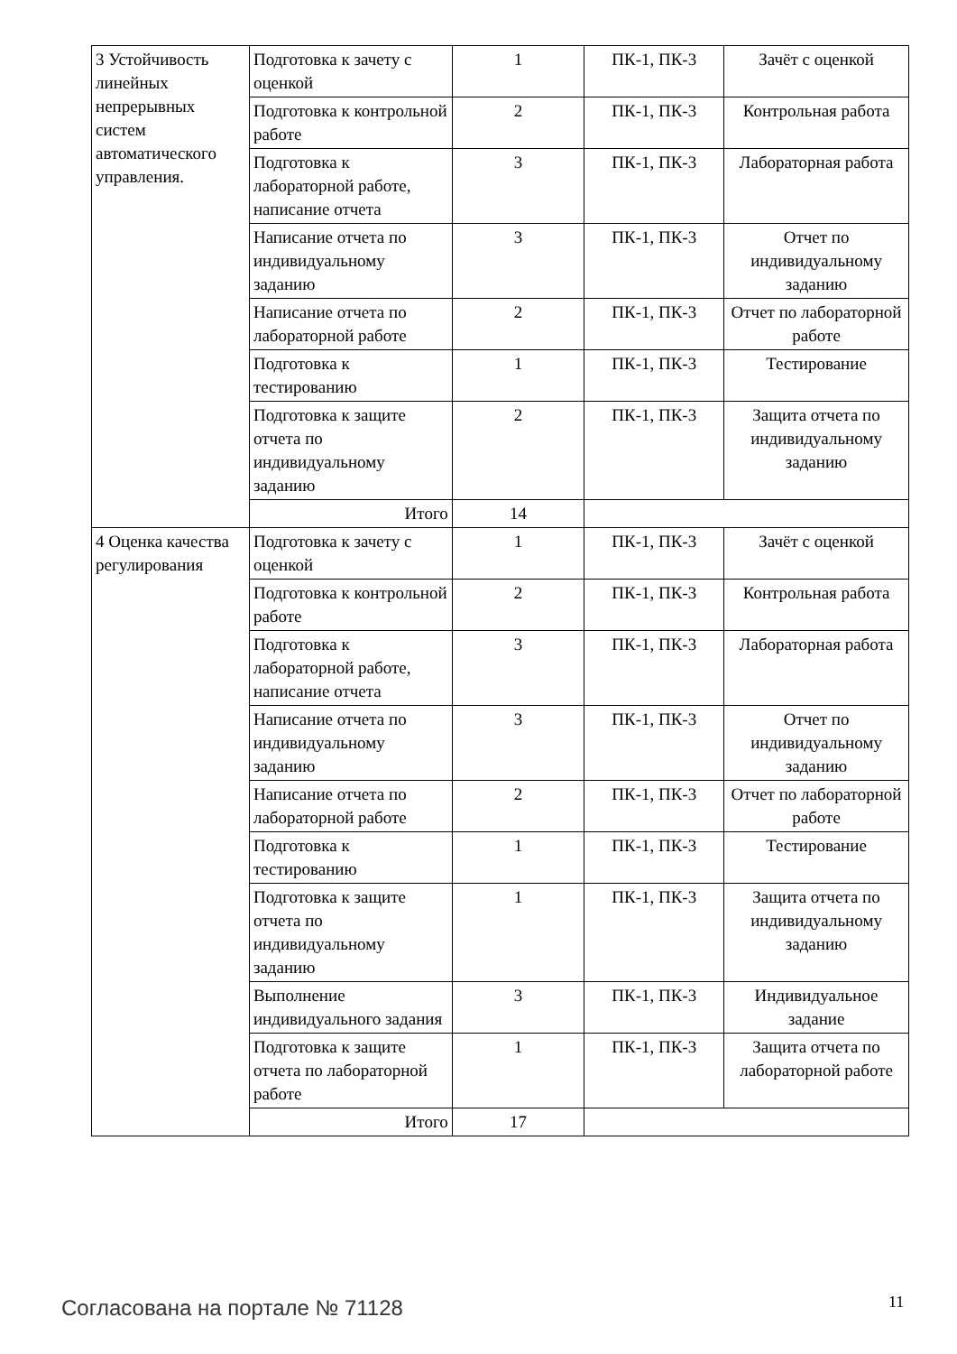| 3 Устойчивость линейных непрерывных систем автоматического управления. | Подготовка к зачету с оценкой | 1 | ПК-1, ПК-3 | Зачёт с оценкой |
| | Подготовка к контрольной работе | 2 | ПК-1, ПК-3 | Контрольная работа |
| | Подготовка к лабораторной работе, написание отчета | 3 | ПК-1, ПК-3 | Лабораторная работа |
| | Написание отчета по индивидуальному заданию | 3 | ПК-1, ПК-3 | Отчет по индивидуальному заданию |
| | Написание отчета по лабораторной работе | 2 | ПК-1, ПК-3 | Отчет по лабораторной работе |
| | Подготовка к тестированию | 1 | ПК-1, ПК-3 | Тестирование |
| | Подготовка к защите отчета по индивидуальному заданию | 2 | ПК-1, ПК-3 | Защита отчета по индивидуальному заданию |
| | Итого | 14 | | |
| 4 Оценка качества регулирования | Подготовка к зачету с оценкой | 1 | ПК-1, ПК-3 | Зачёт с оценкой |
| | Подготовка к контрольной работе | 2 | ПК-1, ПК-3 | Контрольная работа |
| | Подготовка к лабораторной работе, написание отчета | 3 | ПК-1, ПК-3 | Лабораторная работа |
| | Написание отчета по индивидуальному заданию | 3 | ПК-1, ПК-3 | Отчет по индивидуальному заданию |
| | Написание отчета по лабораторной работе | 2 | ПК-1, ПК-3 | Отчет по лабораторной работе |
| | Подготовка к тестированию | 1 | ПК-1, ПК-3 | Тестирование |
| | Подготовка к защите отчета по индивидуальному заданию | 1 | ПК-1, ПК-3 | Защита отчета по индивидуальному заданию |
| | Выполнение индивидуального задания | 3 | ПК-1, ПК-3 | Индивидуальное задание |
| | Подготовка к защите отчета по лабораторной работе | 1 | ПК-1, ПК-3 | Защита отчета по лабораторной работе |
| | Итого | 17 | | |
Согласована на портале № 71128 11